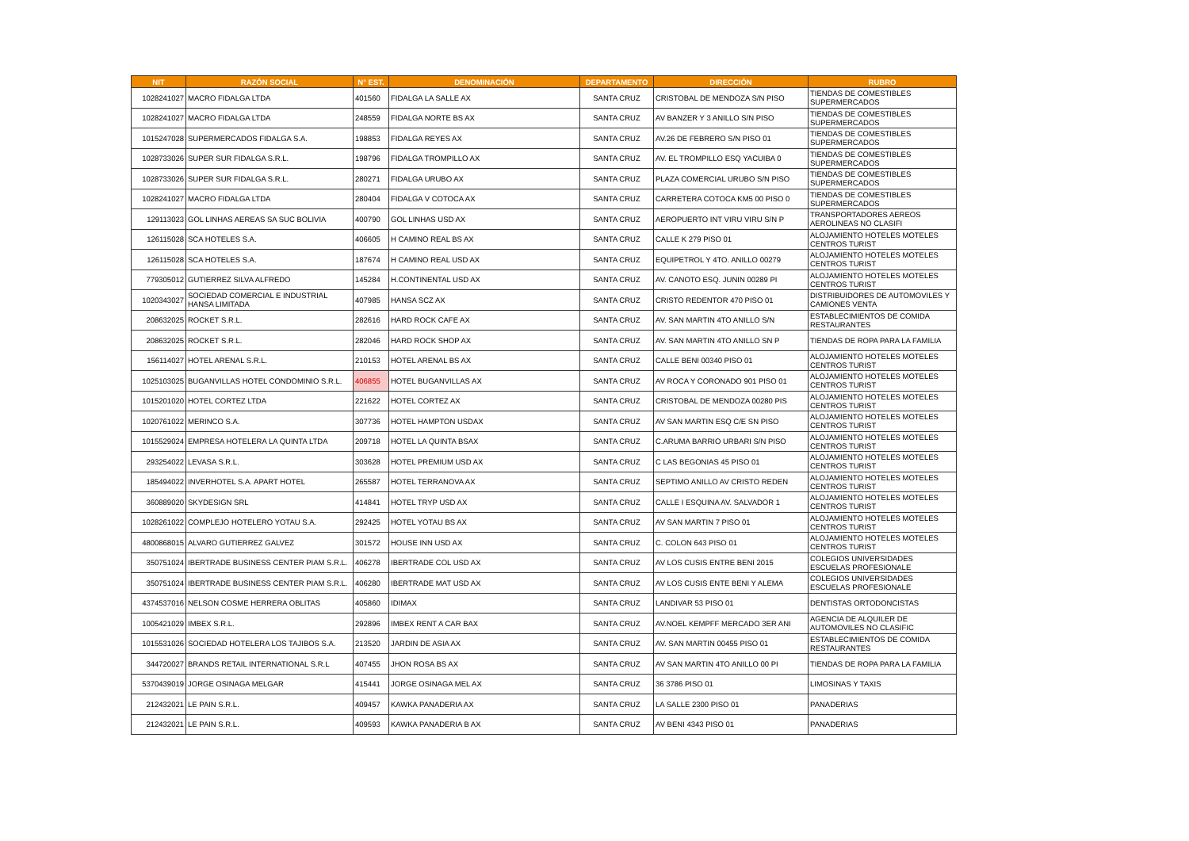| NIT | RAZÓN SOCIAL | N° EST. | DENOMINACIÓN | DEPARTAMENTO | DIRECCIÓN | RUBRO |
| --- | --- | --- | --- | --- | --- | --- |
| 1028241027 | MACRO FIDALGA LTDA | 401560 | FIDALGA LA SALLE AX | SANTA CRUZ | CRISTOBAL DE MENDOZA S/N PISO | TIENDAS DE COMESTIBLES SUPERMERCADOS |
| 1028241027 | MACRO FIDALGA LTDA | 248559 | FIDALGA NORTE BS AX | SANTA CRUZ | AV BANZER Y 3 ANILLO S/N PISO | TIENDAS DE COMESTIBLES SUPERMERCADOS |
| 1015247028 | SUPERMERCADOS FIDALGA S.A. | 198853 | FIDALGA REYES AX | SANTA CRUZ | AV.26 DE FEBRERO S/N PISO 01 | TIENDAS DE COMESTIBLES SUPERMERCADOS |
| 1028733026 | SUPER SUR FIDALGA S.R.L. | 198796 | FIDALGA TROMPILLO AX | SANTA CRUZ | AV. EL TROMPILLO ESQ YACUIBA 0 | TIENDAS DE COMESTIBLES SUPERMERCADOS |
| 1028733026 | SUPER SUR FIDALGA S.R.L. | 280271 | FIDALGA URUBO AX | SANTA CRUZ | PLAZA COMERCIAL URUBO S/N PISO | TIENDAS DE COMESTIBLES SUPERMERCADOS |
| 1028241027 | MACRO FIDALGA LTDA | 280404 | FIDALGA V COTOCA AX | SANTA CRUZ | CARRETERA COTOCA KM5 00 PISO 0 | TIENDAS DE COMESTIBLES SUPERMERCADOS |
| 129113023 | GOL LINHAS AEREAS SA SUC BOLIVIA | 400790 | GOL LINHAS USD AX | SANTA CRUZ | AEROPUERTO INT VIRU VIRU S/N P | TRANSPORTADORES AEREOS AEROLINEAS NO CLASIFI |
| 126115028 | SCA HOTELES S.A. | 406605 | H CAMINO REAL BS AX | SANTA CRUZ | CALLE K 279 PISO 01 | ALOJAMIENTO HOTELES MOTELES CENTROS TURIST |
| 126115028 | SCA HOTELES S.A. | 187674 | H CAMINO REAL USD AX | SANTA CRUZ | EQUIPETROL Y 4TO. ANILLO 00279 | ALOJAMIENTO HOTELES MOTELES CENTROS TURIST |
| 779305012 | GUTIERREZ SILVA ALFREDO | 145284 | H.CONTINENTAL USD AX | SANTA CRUZ | AV. CANOTO ESQ. JUNIN 00289 PI | ALOJAMIENTO HOTELES MOTELES CENTROS TURIST |
| 1020343027 | SOCIEDAD COMERCIAL E INDUSTRIAL HANSA LIMITADA | 407985 | HANSA SCZ AX | SANTA CRUZ | CRISTO REDENTOR 470 PISO 01 | DISTRIBUIDORES DE AUTOMOVILES Y CAMIONES VENTA |
| 208632025 | ROCKET S.R.L. | 282616 | HARD ROCK CAFE AX | SANTA CRUZ | AV. SAN MARTIN 4TO ANILLO S/N | ESTABLECIMIENTOS DE COMIDA RESTAURANTES |
| 208632025 | ROCKET S.R.L. | 282046 | HARD ROCK SHOP AX | SANTA CRUZ | AV. SAN MARTIN 4TO ANILLO SN P | TIENDAS DE ROPA PARA LA FAMILIA |
| 156114027 | HOTEL ARENAL S.R.L. | 210153 | HOTEL ARENAL BS AX | SANTA CRUZ | CALLE BENI 00340 PISO 01 | ALOJAMIENTO HOTELES MOTELES CENTROS TURIST |
| 1025103025 | BUGANVILLAS HOTEL CONDOMINIO S.R.L. | 406855 | HOTEL BUGANVILLAS AX | SANTA CRUZ | AV ROCA Y CORONADO 901 PISO 01 | ALOJAMIENTO HOTELES MOTELES CENTROS TURIST |
| 1015201020 | HOTEL CORTEZ LTDA | 221622 | HOTEL CORTEZ AX | SANTA CRUZ | CRISTOBAL DE MENDOZA 00280 PIS | ALOJAMIENTO HOTELES MOTELES CENTROS TURIST |
| 1020761022 | MERINCO S.A. | 307736 | HOTEL HAMPTON USDAX | SANTA CRUZ | AV SAN MARTIN ESQ C/E SN PISO | ALOJAMIENTO HOTELES MOTELES CENTROS TURIST |
| 1015529024 | EMPRESA HOTELERA LA QUINTA LTDA | 209718 | HOTEL LA QUINTA BSAX | SANTA CRUZ | C.ARUMA BARRIO URBARI S/N PISO | ALOJAMIENTO HOTELES MOTELES CENTROS TURIST |
| 293254022 | LEVASA S.R.L. | 303628 | HOTEL PREMIUM USD AX | SANTA CRUZ | C LAS BEGONIAS 45 PISO 01 | ALOJAMIENTO HOTELES MOTELES CENTROS TURIST |
| 185494022 | INVERHOTEL S.A. APART HOTEL | 265587 | HOTEL TERRANOVA AX | SANTA CRUZ | SEPTIMO ANILLO AV CRISTO REDEN | ALOJAMIENTO HOTELES MOTELES CENTROS TURIST |
| 360889020 | SKYDESIGN SRL | 414841 | HOTEL TRYP USD AX | SANTA CRUZ | CALLE I ESQUINA AV. SALVADOR 1 | ALOJAMIENTO HOTELES MOTELES CENTROS TURIST |
| 1028261022 | COMPLEJO HOTELERO YOTAU S.A. | 292425 | HOTEL YOTAU BS AX | SANTA CRUZ | AV SAN MARTIN 7 PISO 01 | ALOJAMIENTO HOTELES MOTELES CENTROS TURIST |
| 4800868015 | ALVARO GUTIERREZ GALVEZ | 301572 | HOUSE INN USD AX | SANTA CRUZ | C. COLON 643 PISO 01 | ALOJAMIENTO HOTELES MOTELES CENTROS TURIST |
| 350751024 | IBERTRADE BUSINESS CENTER PIAM S.R.L. | 406278 | IBERTRADE COL USD AX | SANTA CRUZ | AV LOS CUSIS ENTRE BENI 2015 | COLEGIOS UNIVERSIDADES ESCUELAS PROFESIONALE |
| 350751024 | IBERTRADE BUSINESS CENTER PIAM S.R.L. | 406280 | IBERTRADE MAT USD AX | SANTA CRUZ | AV LOS CUSIS ENTE BENI Y ALEMA | COLEGIOS UNIVERSIDADES ESCUELAS PROFESIONALE |
| 4374537016 | NELSON COSME HERRERA OBLITAS | 405860 | IDIMAX | SANTA CRUZ | LANDIVAR 53 PISO 01 | DENTISTAS ORTODONCISTAS |
| 1005421029 | IMBEX S.R.L. | 292896 | IMBEX RENT A CAR BAX | SANTA CRUZ | AV.NOEL KEMPFF MERCADO 3ER ANI | AGENCIA DE ALQUILER DE AUTOMOVILES NO CLASIFIC |
| 1015531026 | SOCIEDAD HOTELERA LOS TAJIBOS S.A. | 213520 | JARDIN DE ASIA AX | SANTA CRUZ | AV. SAN MARTIN 00455 PISO 01 | ESTABLECIMIENTOS DE COMIDA RESTAURANTES |
| 344720027 | BRANDS RETAIL INTERNATIONAL S.R.L | 407455 | JHON ROSA BS AX | SANTA CRUZ | AV SAN MARTIN 4TO ANILLO 00 PI | TIENDAS DE ROPA PARA LA FAMILIA |
| 5370439019 | JORGE OSINAGA MELGAR | 415441 | JORGE OSINAGA MEL AX | SANTA CRUZ | 36 3786 PISO 01 | LIMOSINAS Y TAXIS |
| 212432021 | LE PAIN S.R.L. | 409457 | KAWKA PANADERIA AX | SANTA CRUZ | LA SALLE 2300 PISO 01 | PANADERIAS |
| 212432021 | LE PAIN S.R.L. | 409593 | KAWKA PANADERIA B AX | SANTA CRUZ | AV BENI 4343 PISO 01 | PANADERIAS |